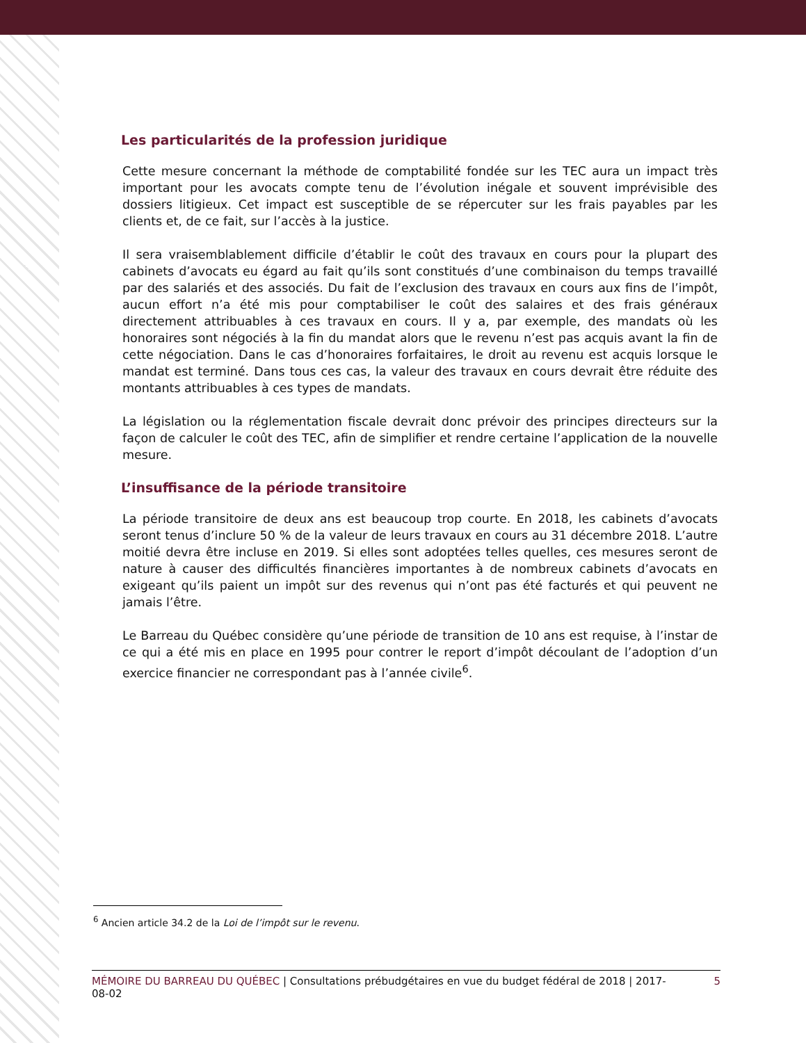Les particularités de la profession juridique
Cette mesure concernant la méthode de comptabilité fondée sur les TEC aura un impact très important pour les avocats compte tenu de l’évolution inégale et souvent imprévisible des dossiers litigieux. Cet impact est susceptible de se répercuter sur les frais payables par les clients et, de ce fait, sur l’accès à la justice.
Il sera vraisemblablement difficile d’établir le coût des travaux en cours pour la plupart des cabinets d’avocats eu égard au fait qu’ils sont constitués d’une combinaison du temps travaillé par des salariés et des associés. Du fait de l’exclusion des travaux en cours aux fins de l’impôt, aucun effort n’a été mis pour comptabiliser le coût des salaires et des frais généraux directement attribuables à ces travaux en cours. Il y a, par exemple, des mandats où les honoraires sont négociés à la fin du mandat alors que le revenu n’est pas acquis avant la fin de cette négociation. Dans le cas d’honoraires forfaitaires, le droit au revenu est acquis lorsque le mandat est terminé. Dans tous ces cas, la valeur des travaux en cours devrait être réduite des montants attribuables à ces types de mandats.
La législation ou la réglementation fiscale devrait donc prévoir des principes directeurs sur la façon de calculer le coût des TEC, afin de simplifier et rendre certaine l’application de la nouvelle mesure.
L’insuffisance de la période transitoire
La période transitoire de deux ans est beaucoup trop courte. En 2018, les cabinets d’avocats seront tenus d’inclure 50 % de la valeur de leurs travaux en cours au 31 décembre 2018. L’autre moitié devra être incluse en 2019. Si elles sont adoptées telles quelles, ces mesures seront de nature à causer des difficultés financières importantes à de nombreux cabinets d’avocats en exigeant qu’ils paient un impôt sur des revenus qui n’ont pas été facturés et qui peuvent ne jamais l’être.
Le Barreau du Québec considère qu’une période de transition de 10 ans est requise, à l’instar de ce qui a été mis en place en 1995 pour contrer le report d’impôt découlant de l’adoption d’un exercice financier ne correspondant pas à l’année civile<sup>6</sup>.
<sup>6</sup> Ancien article 34.2 de la Loi de l’impôt sur le revenu.
MÉMOIRE DU BARREAU DU QUÉBEC | Consultations prébudgétaires en vue du budget fédéral de 2018 | 2017-08-02 5